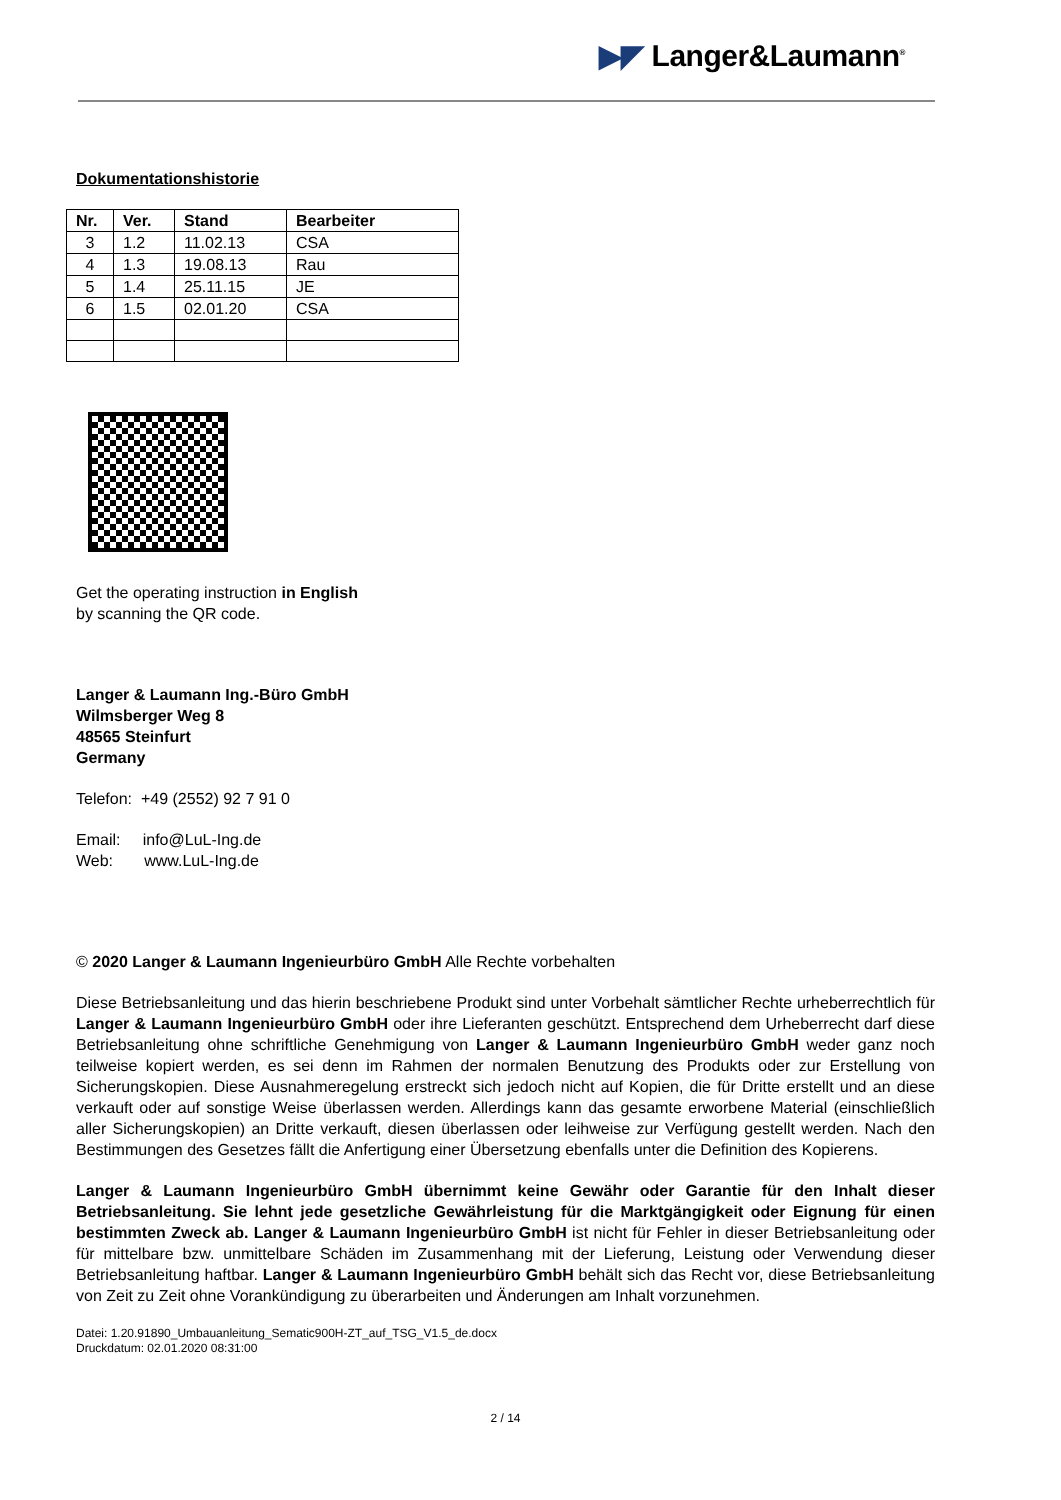▶◤ Langer&Laumann<sup>®</sup>
Dokumentationshistorie
| Nr. | Ver. | Stand | Bearbeiter |
| --- | --- | --- | --- |
| 3 | 1.2 | 11.02.13 | CSA |
| 4 | 1.3 | 19.08.13 | Rau |
| 5 | 1.4 | 25.11.15 | JE |
| 6 | 1.5 | 02.01.20 | CSA |
Get the operating instruction in English
by scanning the QR code.
Langer & Laumann Ing.-Büro GmbH
Wilmsberger Weg 8
48565 Steinfurt
Germany
Telefon: +49 (2552) 92 7 91 0
Email: info@LuL-Ing.de
Web: www.LuL-Ing.de
© 2020 Langer & Laumann Ingenieurbüro GmbH Alle Rechte vorbehalten
Diese Betriebsanleitung und das hierin beschriebene Produkt sind unter Vorbehalt sämtlicher Rechte urheberrechtlich für Langer & Laumann Ingenieurbüro GmbH oder ihre Lieferanten geschützt. Entsprechend dem Urheberrecht darf diese Betriebsanleitung ohne schriftliche Genehmigung von Langer & Laumann Ingenieurbüro GmbH weder ganz noch teilweise kopiert werden, es sei denn im Rahmen der normalen Benutzung des Produkts oder zur Erstellung von Sicherungskopien. Diese Ausnahmeregelung erstreckt sich jedoch nicht auf Kopien, die für Dritte erstellt und an diese verkauft oder auf sonstige Weise überlassen werden. Allerdings kann das gesamte erworbene Material (einschließlich aller Sicherungskopien) an Dritte verkauft, diesen überlassen oder leihweise zur Verfügung gestellt werden. Nach den Bestimmungen des Gesetzes fällt die Anfertigung einer Übersetzung ebenfalls unter die Definition des Kopierens.
Langer & Laumann Ingenieurbüro GmbH übernimmt keine Gewähr oder Garantie für den Inhalt dieser Betriebsanleitung. Sie lehnt jede gesetzliche Gewährleistung für die Marktgängigkeit oder Eignung für einen bestimmten Zweck ab. Langer & Laumann Ingenieurbüro GmbH ist nicht für Fehler in dieser Betriebsanleitung oder für mittelbare bzw. unmittelbare Schäden im Zusammenhang mit der Lieferung, Leistung oder Verwendung dieser Betriebsanleitung haftbar. Langer & Laumann Ingenieurbüro GmbH behält sich das Recht vor, diese Betriebsanleitung von Zeit zu Zeit ohne Vorankündigung zu überarbeiten und Änderungen am Inhalt vorzunehmen.
Datei: 1.20.91890_Umbauanleitung_Sematic900H-ZT_auf_TSG_V1.5_de.docx
Druckdatum: 02.01.2020 08:31:00
2 / 14